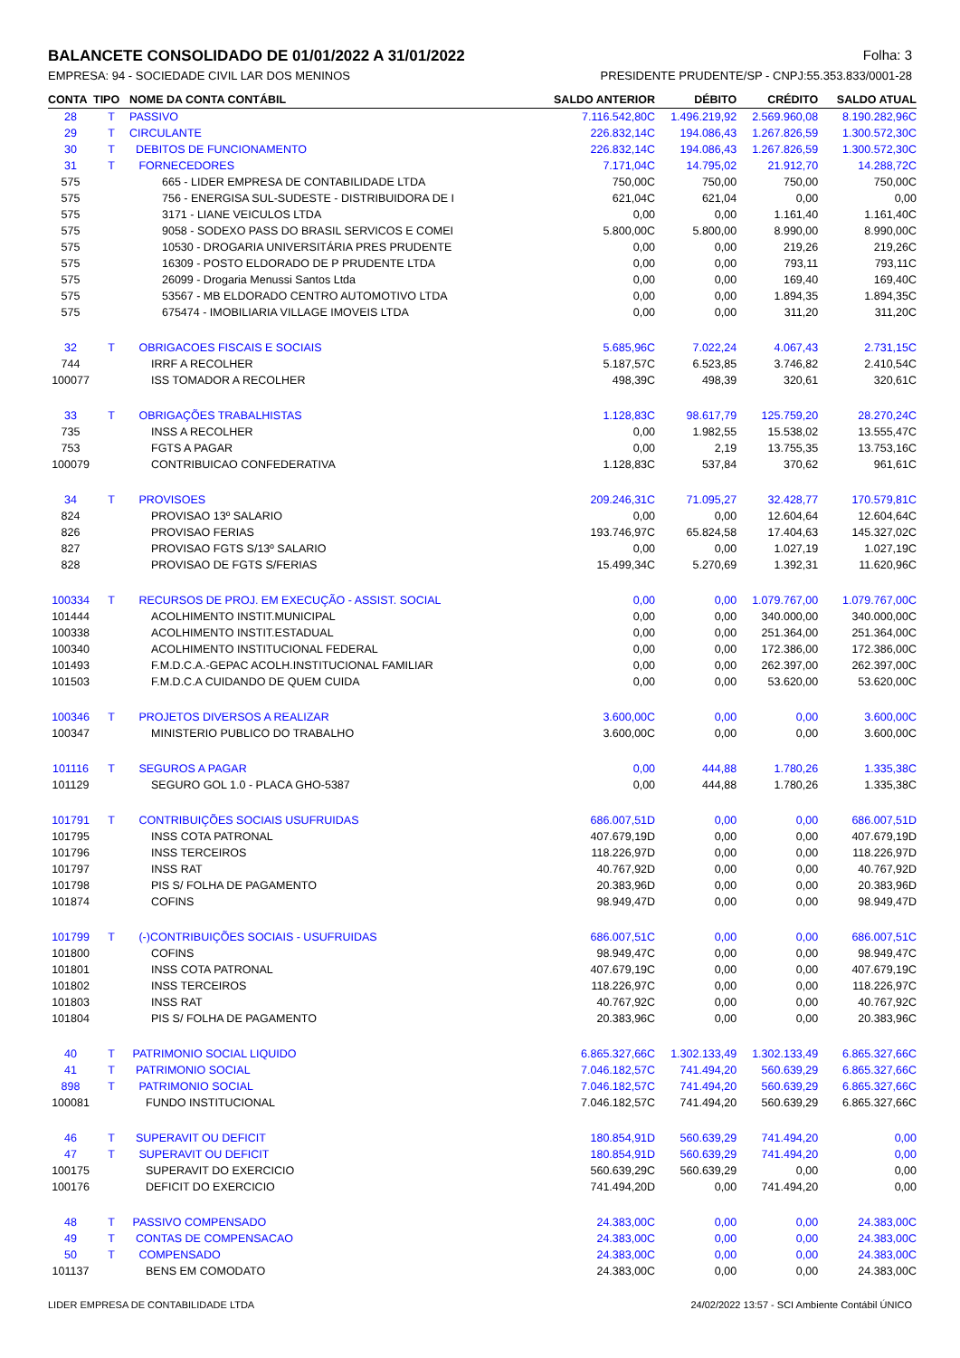BALANCETE CONSOLIDADO DE 01/01/2022 A 31/01/2022
Folha: 3
EMPRESA: 94 - SOCIEDADE CIVIL LAR DOS MENINOS
PRESIDENTE PRUDENTE/SP - CNPJ:55.353.833/0001-28
| CONTA | TIPO | NOME DA CONTA CONTÁBIL | SALDO ANTERIOR | DÉBITO | CRÉDITO | SALDO ATUAL |
| --- | --- | --- | --- | --- | --- | --- |
| 28 | T | PASSIVO | 7.116.542,80C | 1.496.219,92 | 2.569.960,08 | 8.190.282,96C |
| 29 | T | CIRCULANTE | 226.832,14C | 194.086,43 | 1.267.826,59 | 1.300.572,30C |
| 30 | T | DEBITOS DE FUNCIONAMENTO | 226.832,14C | 194.086,43 | 1.267.826,59 | 1.300.572,30C |
| 31 | T | FORNECEDORES | 7.171,04C | 14.795,02 | 21.912,70 | 14.288,72C |
| 575 | | 665 - LIDER EMPRESA DE CONTABILIDADE LTDA | 750,00C | 750,00 | 750,00 | 750,00C |
| 575 | | 756 - ENERGISA SUL-SUDESTE - DISTRIBUIDORA DE I | 621,04C | 621,04 | 0,00 | 0,00 |
| 575 | | 3171 - LIANE VEICULOS LTDA | 0,00 | 0,00 | 1.161,40 | 1.161,40C |
| 575 | | 9058 - SODEXO PASS DO BRASIL SERVICOS E COMEI | 5.800,00C | 5.800,00 | 8.990,00 | 8.990,00C |
| 575 | | 10530 - DROGARIA UNIVERSITÁRIA PRES PRUDENTE | 0,00 | 0,00 | 219,26 | 219,26C |
| 575 | | 16309 - POSTO ELDORADO DE P PRUDENTE LTDA | 0,00 | 0,00 | 793,11 | 793,11C |
| 575 | | 26099 - Drogaria Menussi Santos Ltda | 0,00 | 0,00 | 169,40 | 169,40C |
| 575 | | 53567 - MB ELDORADO CENTRO AUTOMOTIVO LTDA | 0,00 | 0,00 | 1.894,35 | 1.894,35C |
| 575 | | 675474 - IMOBILIARIA VILLAGE IMOVEIS LTDA | 0,00 | 0,00 | 311,20 | 311,20C |
| 32 | T | OBRIGACOES FISCAIS E SOCIAIS | 5.685,96C | 7.022,24 | 4.067,43 | 2.731,15C |
| 744 | | IRRF A RECOLHER | 5.187,57C | 6.523,85 | 3.746,82 | 2.410,54C |
| 100077 | | ISS TOMADOR A RECOLHER | 498,39C | 498,39 | 320,61 | 320,61C |
| 33 | T | OBRIGAÇÕES TRABALHISTAS | 1.128,83C | 98.617,79 | 125.759,20 | 28.270,24C |
| 735 | | INSS A RECOLHER | 0,00 | 1.982,55 | 15.538,02 | 13.555,47C |
| 753 | | FGTS A PAGAR | 0,00 | 2,19 | 13.755,35 | 13.753,16C |
| 100079 | | CONTRIBUICAO CONFEDERATIVA | 1.128,83C | 537,84 | 370,62 | 961,61C |
| 34 | T | PROVISOES | 209.246,31C | 71.095,27 | 32.428,77 | 170.579,81C |
| 824 | | PROVISAO 13º SALARIO | 0,00 | 0,00 | 12.604,64 | 12.604,64C |
| 826 | | PROVISAO FERIAS | 193.746,97C | 65.824,58 | 17.404,63 | 145.327,02C |
| 827 | | PROVISAO FGTS S/13º SALARIO | 0,00 | 0,00 | 1.027,19 | 1.027,19C |
| 828 | | PROVISAO DE FGTS S/FERIAS | 15.499,34C | 5.270,69 | 1.392,31 | 11.620,96C |
| 100334 | T | RECURSOS DE PROJ. EM EXECUÇÃO - ASSIST. SOCIAL | 0,00 | 0,00 | 1.079.767,00 | 1.079.767,00C |
| 101444 | | ACOLHIMENTO INSTIT.MUNICIPAL | 0,00 | 0,00 | 340.000,00 | 340.000,00C |
| 100338 | | ACOLHIMENTO INSTIT.ESTADUAL | 0,00 | 0,00 | 251.364,00 | 251.364,00C |
| 100340 | | ACOLHIMENTO INSTITUCIONAL FEDERAL | 0,00 | 0,00 | 172.386,00 | 172.386,00C |
| 101493 | | F.M.D.C.A.-GEPAC ACOLH.INSTITUCIONAL FAMILIAR | 0,00 | 0,00 | 262.397,00 | 262.397,00C |
| 101503 | | F.M.D.C.A CUIDANDO DE QUEM CUIDA | 0,00 | 0,00 | 53.620,00 | 53.620,00C |
| 100346 | T | PROJETOS DIVERSOS A REALIZAR | 3.600,00C | 0,00 | 0,00 | 3.600,00C |
| 100347 | | MINISTERIO PUBLICO DO TRABALHO | 3.600,00C | 0,00 | 0,00 | 3.600,00C |
| 101116 | T | SEGUROS A PAGAR | 0,00 | 444,88 | 1.780,26 | 1.335,38C |
| 101129 | | SEGURO GOL 1.0 - PLACA GHO-5387 | 0,00 | 444,88 | 1.780,26 | 1.335,38C |
| 101791 | T | CONTRIBUIÇÕES SOCIAIS USUFRUIDAS | 686.007,51D | 0,00 | 0,00 | 686.007,51D |
| 101795 | | INSS COTA PATRONAL | 407.679,19D | 0,00 | 0,00 | 407.679,19D |
| 101796 | | INSS TERCEIROS | 118.226,97D | 0,00 | 0,00 | 118.226,97D |
| 101797 | | INSS RAT | 40.767,92D | 0,00 | 0,00 | 40.767,92D |
| 101798 | | PIS S/ FOLHA DE PAGAMENTO | 20.383,96D | 0,00 | 0,00 | 20.383,96D |
| 101874 | | COFINS | 98.949,47D | 0,00 | 0,00 | 98.949,47D |
| 101799 | T | (-)CONTRIBUIÇÕES SOCIAIS - USUFRUIDAS | 686.007,51C | 0,00 | 0,00 | 686.007,51C |
| 101800 | | COFINS | 98.949,47C | 0,00 | 0,00 | 98.949,47C |
| 101801 | | INSS COTA PATRONAL | 407.679,19C | 0,00 | 0,00 | 407.679,19C |
| 101802 | | INSS TERCEIROS | 118.226,97C | 0,00 | 0,00 | 118.226,97C |
| 101803 | | INSS RAT | 40.767,92C | 0,00 | 0,00 | 40.767,92C |
| 101804 | | PIS S/ FOLHA DE PAGAMENTO | 20.383,96C | 0,00 | 0,00 | 20.383,96C |
| 40 | T | PATRIMONIO SOCIAL LIQUIDO | 6.865.327,66C | 1.302.133,49 | 1.302.133,49 | 6.865.327,66C |
| 41 | T | PATRIMONIO SOCIAL | 7.046.182,57C | 741.494,20 | 560.639,29 | 6.865.327,66C |
| 898 | T | PATRIMONIO SOCIAL | 7.046.182,57C | 741.494,20 | 560.639,29 | 6.865.327,66C |
| 100081 | | FUNDO INSTITUCIONAL | 7.046.182,57C | 741.494,20 | 560.639,29 | 6.865.327,66C |
| 46 | T | SUPERAVIT OU DEFICIT | 180.854,91D | 560.639,29 | 741.494,20 | 0,00 |
| 47 | T | SUPERAVIT OU DEFICIT | 180.854,91D | 560.639,29 | 741.494,20 | 0,00 |
| 100175 | | SUPERAVIT DO EXERCICIO | 560.639,29C | 560.639,29 | 0,00 | 0,00 |
| 100176 | | DEFICIT DO EXERCICIO | 741.494,20D | 0,00 | 741.494,20 | 0,00 |
| 48 | T | PASSIVO COMPENSADO | 24.383,00C | 0,00 | 0,00 | 24.383,00C |
| 49 | T | CONTAS DE COMPENSACAO | 24.383,00C | 0,00 | 0,00 | 24.383,00C |
| 50 | T | COMPENSADO | 24.383,00C | 0,00 | 0,00 | 24.383,00C |
| 101137 | | BENS EM COMODATO | 24.383,00C | 0,00 | 0,00 | 24.383,00C |
LIDER EMPRESA DE CONTABILIDADE LTDA
24/02/2022 13:57 - SCI Ambiente Contábil ÚNICO